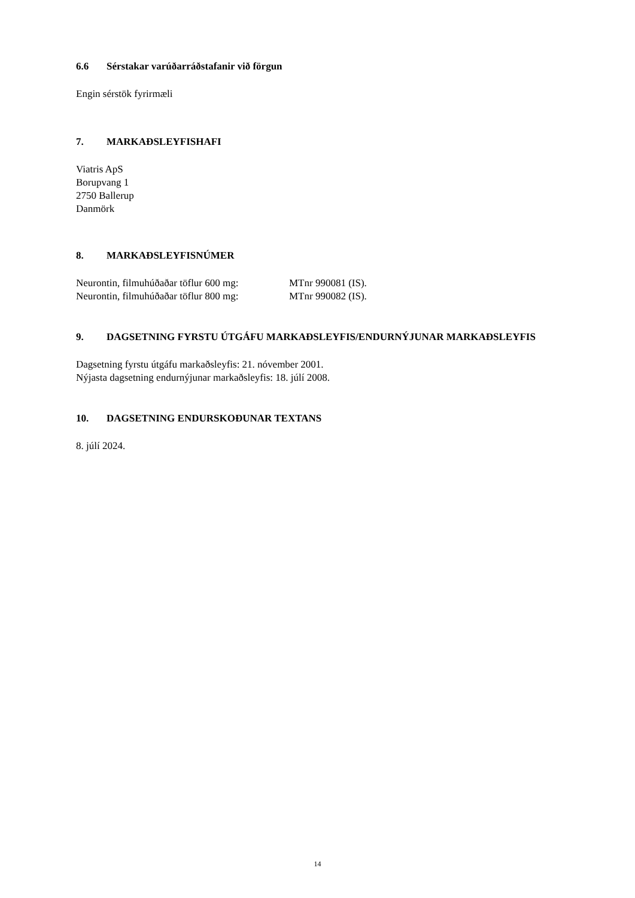6.6 Sérstakar varúðarráðstafanir við förgun
Engin sérstök fyrirmæli
7. MARKAÐSLEYFISHAFI
Viatris ApS
Borupvang 1
2750 Ballerup
Danmörk
8. MARKAÐSLEYFISNÚMER
Neurontin, filmuhúðaðar töflur 600 mg: MTnr 990081 (IS).
Neurontin, filmuhúðaðar töflur 800 mg: MTnr 990082 (IS).
9. DAGSETNING FYRSTU ÚTGÁFU MARKAÐSLEYFIS/ENDURNÝJUNAR MARKAÐSLEYFIS
Dagsetning fyrstu útgáfu markaðsleyfis: 21. nóvember 2001.
Nýjasta dagsetning endurnýjunar markaðsleyfis: 18. júlí 2008.
10. DAGSETNING ENDURSKOÐUNAR TEXTANS
8. júlí 2024.
14